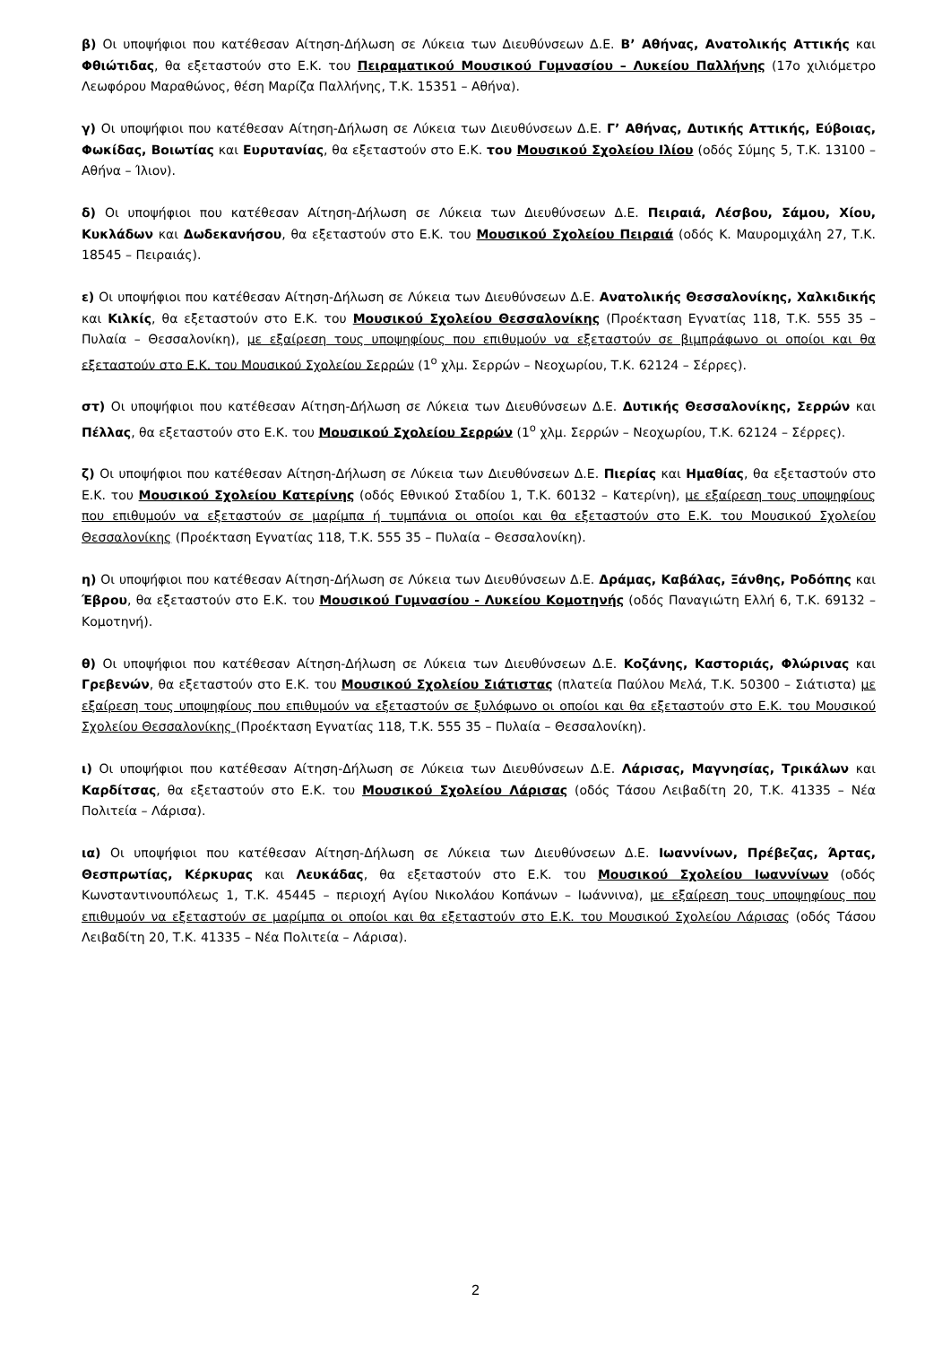β) Οι υποψήφιοι που κατέθεσαν Αίτηση-Δήλωση σε Λύκεια των Διευθύνσεων Δ.Ε. Β’ Αθήνας, Ανατολικής Αττικής και Φθιώτιδας, θα εξεταστούν στο Ε.Κ. του Πειραματικού Μουσικού Γυμνασίου – Λυκείου Παλλήνης (17ο χιλιόμετρο Λεωφόρου Μαραθώνος, θέση Μαρίζα Παλλήνης, Τ.Κ. 15351 – Αθήνα).
γ) Οι υποψήφιοι που κατέθεσαν Αίτηση-Δήλωση σε Λύκεια των Διευθύνσεων Δ.Ε. Γ’ Αθήνας, Δυτικής Αττικής, Εύβοιας, Φωκίδας, Βοιωτίας και Ευρυτανίας, θα εξεταστούν στο Ε.Κ. του Μουσικού Σχολείου Ιλίου (οδός Σύμης 5, Τ.Κ. 13100 – Αθήνα – Ίλιον).
δ) Οι υποψήφιοι που κατέθεσαν Αίτηση-Δήλωση σε Λύκεια των Διευθύνσεων Δ.Ε. Πειραιά, Λέσβου, Σάμου, Χίου, Κυκλάδων και Δωδεκανήσου, θα εξεταστούν στο Ε.Κ. του Μουσικού Σχολείου Πειραιά (οδός Κ. Μαυρομιχάλη 27, Τ.Κ. 18545 – Πειραιάς).
ε) Οι υποψήφιοι που κατέθεσαν Αίτηση-Δήλωση σε Λύκεια των Διευθύνσεων Δ.Ε. Ανατολικής Θεσσαλονίκης, Χαλκιδικής και Κιλκίς, θα εξεταστούν στο Ε.Κ. του Μουσικού Σχολείου Θεσσαλονίκης (Προέκταση Εγνατίας 118, Τ.Κ. 555 35 – Πυλαία – Θεσσαλονίκη), με εξαίρεση τους υποψηφίους που επιθυμούν να εξεταστούν σε βιμπράφωνο οι οποίοι και θα εξεταστούν στο Ε.Κ. του Μουσικού Σχολείου Σερρών (1<sup>ο</sup> χλμ. Σερρών – Νεοχωρίου, Τ.Κ. 62124 – Σέρρες).
στ) Οι υποψήφιοι που κατέθεσαν Αίτηση-Δήλωση σε Λύκεια των Διευθύνσεων Δ.Ε. Δυτικής Θεσσαλονίκης, Σερρών και Πέλλας, θα εξεταστούν στο Ε.Κ. του Μουσικού Σχολείου Σερρών (1<sup>ο</sup> χλμ. Σερρών – Νεοχωρίου, Τ.Κ. 62124 – Σέρρες).
ζ) Οι υποψήφιοι που κατέθεσαν Αίτηση-Δήλωση σε Λύκεια των Διευθύνσεων Δ.Ε. Πιερίας και Ημαθίας, θα εξεταστούν στο Ε.Κ. του Μουσικού Σχολείου Κατερίνης (οδός Εθνικού Σταδίου 1, Τ.Κ. 60132 – Κατερίνη), με εξαίρεση τους υποψηφίους που επιθυμούν να εξεταστούν σε μαρίμπα ή τυμπάνια οι οποίοι και θα εξεταστούν στο Ε.Κ. του Μουσικού Σχολείου Θεσσαλονίκης (Προέκταση Εγνατίας 118, Τ.Κ. 555 35 – Πυλαία – Θεσσαλονίκη).
η) Οι υποψήφιοι που κατέθεσαν Αίτηση-Δήλωση σε Λύκεια των Διευθύνσεων Δ.Ε. Δράμας, Καβάλας, Ξάνθης, Ροδόπης και Έβρου, θα εξεταστούν στο Ε.Κ. του Μουσικού Γυμνασίου - Λυκείου Κομοτηνής (οδός Παναγιώτη Ελλή 6, Τ.Κ. 69132 – Κομοτηνή).
θ) Οι υποψήφιοι που κατέθεσαν Αίτηση-Δήλωση σε Λύκεια των Διευθύνσεων Δ.Ε. Κοζάνης, Καστοριάς, Φλώρινας και Γρεβενών, θα εξεταστούν στο Ε.Κ. του Μουσικού Σχολείου Σιάτιστας (πλατεία Παύλου Μελά, Τ.Κ. 50300 – Σιάτιστα) με εξαίρεση τους υποψηφίους που επιθυμούν να εξεταστούν σε ξυλόφωνο οι οποίοι και θα εξεταστούν στο Ε.Κ. του Μουσικού Σχολείου Θεσσαλονίκης (Προέκταση Εγνατίας 118, Τ.Κ. 555 35 – Πυλαία – Θεσσαλονίκη).
ι) Οι υποψήφιοι που κατέθεσαν Αίτηση-Δήλωση σε Λύκεια των Διευθύνσεων Δ.Ε. Λάρισας, Μαγνησίας, Τρικάλων και Καρδίτσας, θα εξεταστούν στο Ε.Κ. του Μουσικού Σχολείου Λάρισας (οδός Τάσου Λειβαδίτη 20, Τ.Κ. 41335 – Νέα Πολιτεία – Λάρισα).
ια) Οι υποψήφιοι που κατέθεσαν Αίτηση-Δήλωση σε Λύκεια των Διευθύνσεων Δ.Ε. Ιωαννίνων, Πρέβεζας, Άρτας, Θεσπρωτίας, Κέρκυρας και Λευκάδας, θα εξεταστούν στο Ε.Κ. του Μουσικού Σχολείου Ιωαννίνων (οδός Κωνσταντινουπόλεως 1, Τ.Κ. 45445 – περιοχή Αγίου Νικολάου Κοπάνων – Ιωάννινα), με εξαίρεση τους υποψηφίους που επιθυμούν να εξεταστούν σε μαρίμπα οι οποίοι και θα εξεταστούν στο Ε.Κ. του Μουσικού Σχολείου Λάρισας (οδός Τάσου Λειβαδίτη 20, Τ.Κ. 41335 – Νέα Πολιτεία – Λάρισα).
2